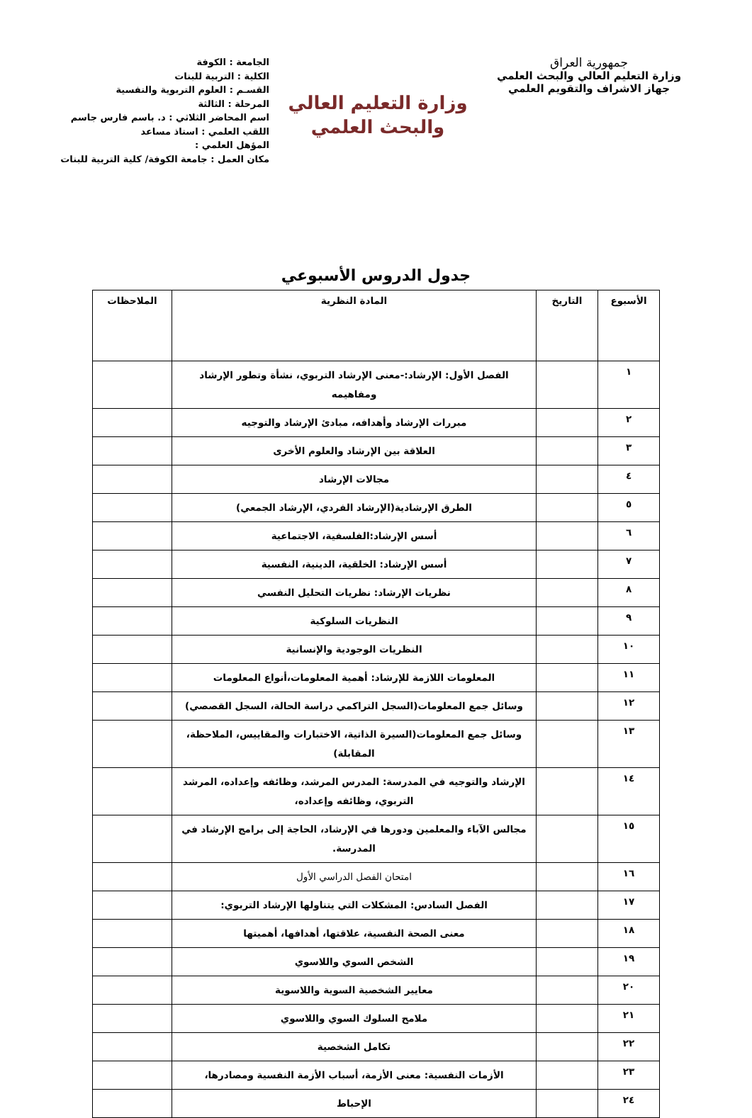جمهورية العراق
وزارة التعليم العالي والبحث العلمي
جهاز الاشراف والتقويم العلمي
وزارة التعليم العالي
والبحث العلمي
الجامعة : الكوفة
الكلية : التربية للبنات
القسـم : العلوم التربوية والنفسية
المرحلة : الثالثة
اسم المحاضر الثلاثي : د. باسم فارس جاسم
اللقب العلمي : استاذ مساعد
المؤهل العلمي :
مكان العمل : جامعة الكوفة/ كلية التربية للبنات
جدول الدروس الأسبوعي
| الأسبوع | التاريخ | المادة النظرية | الملاحظات |
| --- | --- | --- | --- |
| ١ | | الفصل الأول: الإرشاد:-معنى الإرشاد التربوي، نشأة وتطور الإرشاد ومفاهيمه | |
| ٢ | | مبررات الإرشاد وأهدافه، مبادئ الإرشاد والتوجيه | |
| ٣ | | العلاقة بين الإرشاد والعلوم الأخرى | |
| ٤ | | مجالات الإرشاد | |
| ٥ | | الطرق الإرشادية(الإرشاد الفردي، الإرشاد الجمعي) | |
| ٦ | | أسس الإرشاد:الفلسفية، الاجتماعية | |
| ٧ | | أسس الإرشاد: الخلقية، الدينية، النفسية | |
| ٨ | | نظريات الإرشاد: نظريات التحليل النفسي | |
| ٩ | | النظريات السلوكية | |
| ١٠ | | النظريات الوجودية والإنسانية | |
| ١١ | | المعلومات اللازمة للإرشاد: أهمية المعلومات،أنواع المعلومات | |
| ١٢ | | وسائل جمع المعلومات(السجل التراكمي دراسة الحالة، السجل القصصي) | |
| ١٣ | | وسائل جمع المعلومات(السيرة الذاتية، الاختبارات والمقاييس، الملاحظة، المقابلة) | |
| ١٤ | | الإرشاد والتوجيه في المدرسة: المدرس المرشد، وظائفه وإعداده، المرشد التربوي، وظائفه وإعداده، | |
| ١٥ | | مجالس الآباء والمعلمين ودورها في الإرشاد، الحاجة إلى برامج الإرشاد في المدرسة. | |
| ١٦ | | امتحان الفصل الدراسي الأول | |
| ١٧ | | الفصل السادس: المشكلات التي يتناولها الإرشاد التربوي: | |
| ١٨ | | معنى الصحة النفسية، علاقتها، أهدافها، أهميتها | |
| ١٩ | | الشخص السوي واللاسوي | |
| ٢٠ | | معايير الشخصية السوية واللاسوية | |
| ٢١ | | ملامح السلوك السوي واللاسوي | |
| ٢٢ | | تكامل الشخصية | |
| ٢٣ | | الأزمات النفسية: معنى الأزمة، أسباب الأزمة النفسية ومصادرها، | |
| ٢٤ | | الإحباط | |